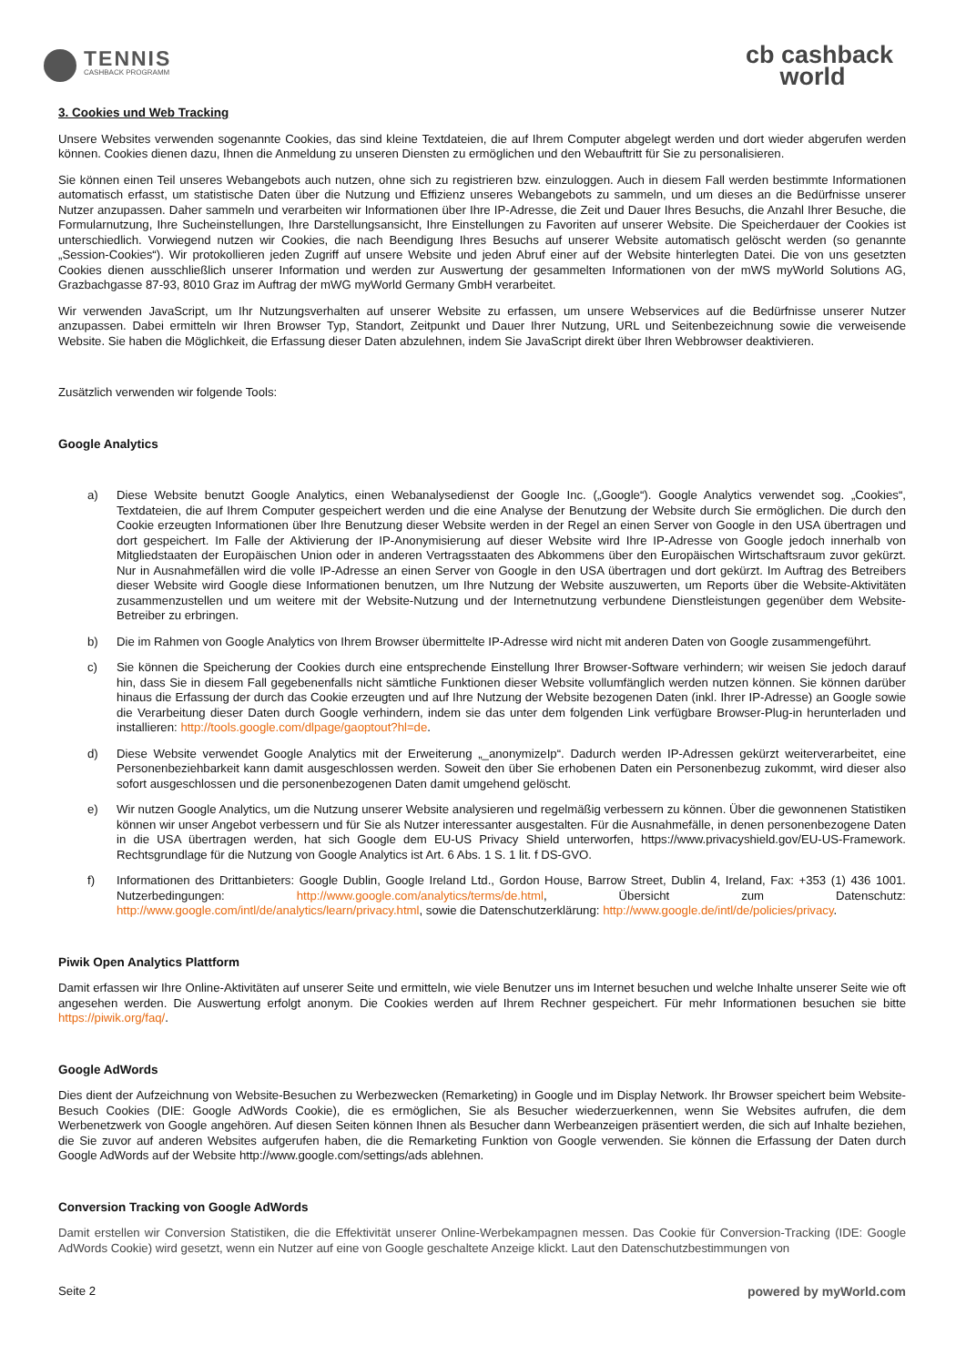TENNIS
CASHBACK PROGRAMM
cb cashback
world
3. Cookies und Web Tracking
Unsere Websites verwenden sogenannte Cookies, das sind kleine Textdateien, die auf Ihrem Computer abgelegt werden und dort wieder abgerufen werden können. Cookies dienen dazu, Ihnen die Anmeldung zu unseren Diensten zu ermöglichen und den Webauftritt für Sie zu personalisieren.
Sie können einen Teil unseres Webangebots auch nutzen, ohne sich zu registrieren bzw. einzuloggen. Auch in diesem Fall werden bestimmte Informationen automatisch erfasst, um statistische Daten über die Nutzung und Effizienz unseres Webangebots zu sammeln, und um dieses an die Bedürfnisse unserer Nutzer anzupassen. Daher sammeln und verarbeiten wir Informationen über Ihre IP-Adresse, die Zeit und Dauer Ihres Besuchs, die Anzahl Ihrer Besuche, die Formularnutzung, Ihre Sucheinstellungen, Ihre Darstellungsansicht, Ihre Einstellungen zu Favoriten auf unserer Website. Die Speicherdauer der Cookies ist unterschiedlich. Vorwiegend nutzen wir Cookies, die nach Beendigung Ihres Besuchs auf unserer Website automatisch gelöscht werden (so genannte „Session-Cookies“). Wir protokollieren jeden Zugriff auf unsere Website und jeden Abruf einer auf der Website hinterlegten Datei. Die von uns gesetzten Cookies dienen ausschließlich unserer Information und werden zur Auswertung der gesammelten Informationen von der mWS myWorld Solutions AG, Grazbachgasse 87-93, 8010 Graz im Auftrag der mWG myWorld Germany GmbH verarbeitet.
Wir verwenden JavaScript, um Ihr Nutzungsverhalten auf unserer Website zu erfassen, um unsere Webservices auf die Bedürfnisse unserer Nutzer anzupassen. Dabei ermitteln wir Ihren Browser Typ, Standort, Zeitpunkt und Dauer Ihrer Nutzung, URL und Seitenbezeichnung sowie die verweisende Website. Sie haben die Möglichkeit, die Erfassung dieser Daten abzulehnen, indem Sie JavaScript direkt über Ihren Webbrowser deaktivieren.
Zusätzlich verwenden wir folgende Tools:
Google Analytics
a) Diese Website benutzt Google Analytics, einen Webanalysedienst der Google Inc. („Google“). Google Analytics verwendet sog. „Cookies“, Textdateien, die auf Ihrem Computer gespeichert werden und die eine Analyse der Benutzung der Website durch Sie ermöglichen. Die durch den Cookie erzeugten Informationen über Ihre Benutzung dieser Website werden in der Regel an einen Server von Google in den USA übertragen und dort gespeichert. Im Falle der Aktivierung der IP-Anonymisierung auf dieser Website wird Ihre IP-Adresse von Google jedoch innerhalb von Mitgliedstaaten der Europäischen Union oder in anderen Vertragsstaaten des Abkommens über den Europäischen Wirtschaftsraum zuvor gekürzt. Nur in Ausnahmefällen wird die volle IP-Adresse an einen Server von Google in den USA übertragen und dort gekürzt. Im Auftrag des Betreibers dieser Website wird Google diese Informationen benutzen, um Ihre Nutzung der Website auszuwerten, um Reports über die Website-Aktivitäten zusammenzustellen und um weitere mit der Website-Nutzung und der Internetnutzung verbundene Dienstleistungen gegenüber dem Website-Betreiber zu erbringen.
b) Die im Rahmen von Google Analytics von Ihrem Browser übermittelte IP-Adresse wird nicht mit anderen Daten von Google zusammengeführt.
c) Sie können die Speicherung der Cookies durch eine entsprechende Einstellung Ihrer Browser-Software verhindern; wir weisen Sie jedoch darauf hin, dass Sie in diesem Fall gegebenenfalls nicht sämtliche Funktionen dieser Website vollumfänglich werden nutzen können. Sie können darüber hinaus die Erfassung der durch das Cookie erzeugten und auf Ihre Nutzung der Website bezogenen Daten (inkl. Ihrer IP-Adresse) an Google sowie die Verarbeitung dieser Daten durch Google verhindern, indem sie das unter dem folgenden Link verfügbare Browser-Plug-in herunterladen und installieren: http://tools.google.com/dlpage/gaoptout?hl=de.
d) Diese Website verwendet Google Analytics mit der Erweiterung „_anonymizeIp“. Dadurch werden IP-Adressen gekürzt weiterverarbeitet, eine Personenbeziehbarkeit kann damit ausgeschlossen werden. Soweit den über Sie erhobenen Daten ein Personenbezug zukommt, wird dieser also sofort ausgeschlossen und die personenbezogenen Daten damit umgehend gelöscht.
e) Wir nutzen Google Analytics, um die Nutzung unserer Website analysieren und regelmäßig verbessern zu können. Über die gewonnenen Statistiken können wir unser Angebot verbessern und für Sie als Nutzer interessanter ausgestalten. Für die Ausnahmefälle, in denen personenbezogene Daten in die USA übertragen werden, hat sich Google dem EU-US Privacy Shield unterworfen, https://www.privacyshield.gov/EU-US-Framework. Rechtsgrundlage für die Nutzung von Google Analytics ist Art. 6 Abs. 1 S. 1 lit. f DS-GVO.
f) Informationen des Drittanbieters: Google Dublin, Google Ireland Ltd., Gordon House, Barrow Street, Dublin 4, Ireland, Fax: +353 (1) 436 1001. Nutzerbedingungen: http://www.google.com/analytics/terms/de.html, Übersicht zum Datenschutz: http://www.google.com/intl/de/analytics/learn/privacy.html, sowie die Datenschutzerklärung: http://www.google.de/intl/de/policies/privacy.
Piwik Open Analytics Plattform
Damit erfassen wir Ihre Online-Aktivitäten auf unserer Seite und ermitteln, wie viele Benutzer uns im Internet besuchen und welche Inhalte unserer Seite wie oft angesehen werden. Die Auswertung erfolgt anonym. Die Cookies werden auf Ihrem Rechner gespeichert. Für mehr Informationen besuchen sie bitte https://piwik.org/faq/.
Google AdWords
Dies dient der Aufzeichnung von Website-Besuchen zu Werbezwecken (Remarketing) in Google und im Display Network. Ihr Browser speichert beim Website-Besuch Cookies (DIE: Google AdWords Cookie), die es ermöglichen, Sie als Besucher wiederzuerkennen, wenn Sie Websites aufrufen, die dem Werbenetzwerk von Google angehören. Auf diesen Seiten können Ihnen als Besucher dann Werbeanzeigen präsentiert werden, die sich auf Inhalte beziehen, die Sie zuvor auf anderen Websites aufgerufen haben, die die Remarketing Funktion von Google verwenden. Sie können die Erfassung der Daten durch Google AdWords auf der Website http://www.google.com/settings/ads ablehnen.
Conversion Tracking von Google AdWords
Damit erstellen wir Conversion Statistiken, die die Effektivität unserer Online-Werbekampagnen messen. Das Cookie für Conversion-Tracking (IDE: Google AdWords Cookie) wird gesetzt, wenn ein Nutzer auf eine von Google geschaltete Anzeige klickt. Laut den Datenschutzbestimmungen von
Seite 2 powered by myWorld.com